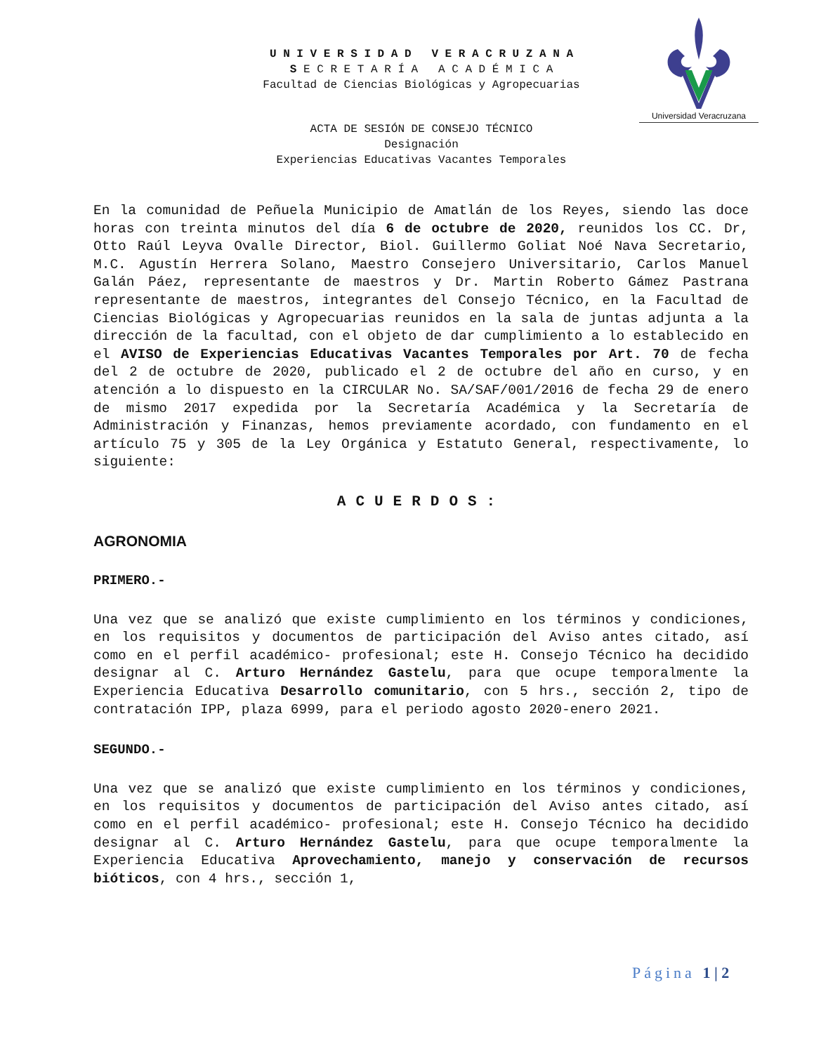U N I V E R S I D A D V E R A C R U Z A N A
S E C R E T A R Í A A C A D É M I C A
Facultad de Ciencias Biológicas y Agropecuarias
Universidad Veracruzana
ACTA DE SESIÓN DE CONSEJO TÉCNICO
Designación
Experiencias Educativas Vacantes Temporales
En la comunidad de Peñuela Municipio de Amatlán de los Reyes, siendo las doce horas con treinta minutos del día 6 de octubre de 2020, reunidos los CC. Dr, Otto Raúl Leyva Ovalle Director, Biol. Guillermo Goliat Noé Nava Secretario, M.C. Agustín Herrera Solano, Maestro Consejero Universitario, Carlos Manuel Galán Páez, representante de maestros y Dr. Martin Roberto Gámez Pastrana representante de maestros, integrantes del Consejo Técnico, en la Facultad de Ciencias Biológicas y Agropecuarias reunidos en la sala de juntas adjunta a la dirección de la facultad, con el objeto de dar cumplimiento a lo establecido en el AVISO de Experiencias Educativas Vacantes Temporales por Art. 70 de fecha del 2 de octubre de 2020, publicado el 2 de octubre del año en curso, y en atención a lo dispuesto en la CIRCULAR No. SA/SAF/001/2016 de fecha 29 de enero de mismo 2017 expedida por la Secretaría Académica y la Secretaría de Administración y Finanzas, hemos previamente acordado, con fundamento en el artículo 75 y 305 de la Ley Orgánica y Estatuto General, respectivamente, lo siguiente:
ACUERDOS:
AGRONOMIA
PRIMERO.-
Una vez que se analizó que existe cumplimiento en los términos y condiciones, en los requisitos y documentos de participación del Aviso antes citado, así como en el perfil académico- profesional; este H. Consejo Técnico ha decidido designar al C. Arturo Hernández Gastelu, para que ocupe temporalmente la Experiencia Educativa Desarrollo comunitario, con 5 hrs., sección 2, tipo de contratación IPP, plaza 6999, para el periodo agosto 2020-enero 2021.
SEGUNDO.-
Una vez que se analizó que existe cumplimiento en los términos y condiciones, en los requisitos y documentos de participación del Aviso antes citado, así como en el perfil académico- profesional; este H. Consejo Técnico ha decidido designar al C. Arturo Hernández Gastelu, para que ocupe temporalmente la Experiencia Educativa Aprovechamiento, manejo y conservación de recursos bióticos, con 4 hrs., sección 1,
Página 1 | 2